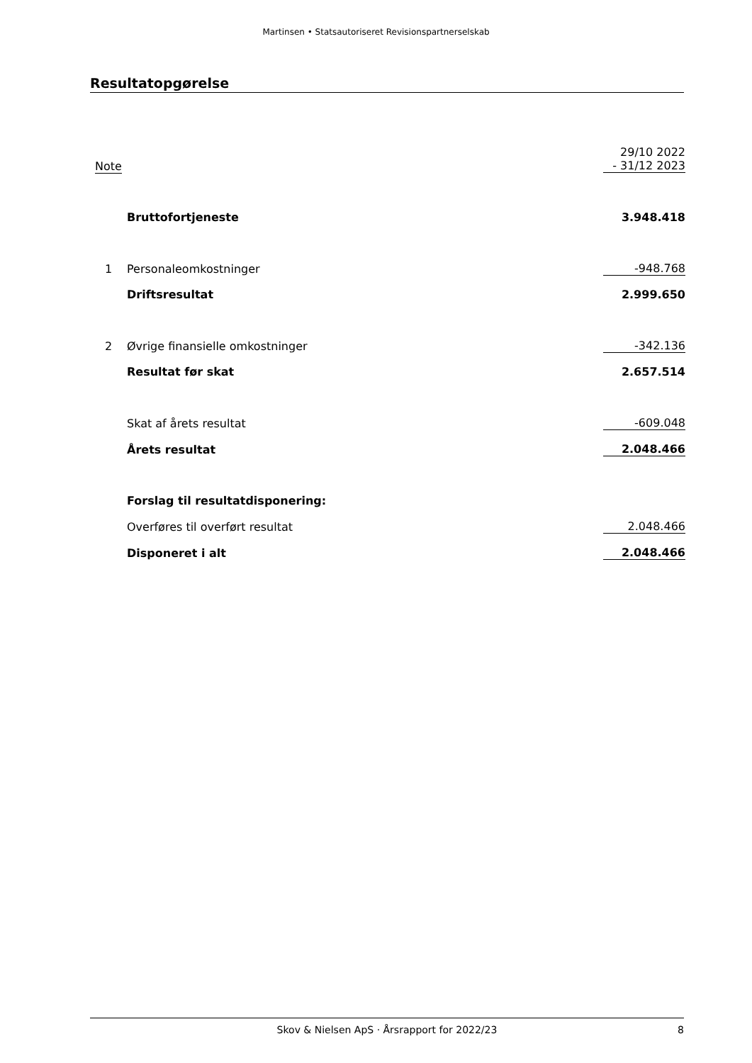Martinsen • Statsautoriseret Revisionspartnerselskab
Resultatopgørelse
| Note | | 29/10 2022 - 31/12 2023 |
| | Bruttofortjeneste | 3.948.418 |
| 1 | Personaleomkostninger | -948.768 |
| | Driftsresultat | 2.999.650 |
| 2 | Øvrige finansielle omkostninger | -342.136 |
| | Resultat før skat | 2.657.514 |
| | Skat af årets resultat | -609.048 |
| | Årets resultat | 2.048.466 |
| | Forslag til resultatdisponering: | |
| | Overføres til overført resultat | 2.048.466 |
| | Disponeret i alt | 2.048.466 |
Skov & Nielsen ApS · Årsrapport for 2022/23 8